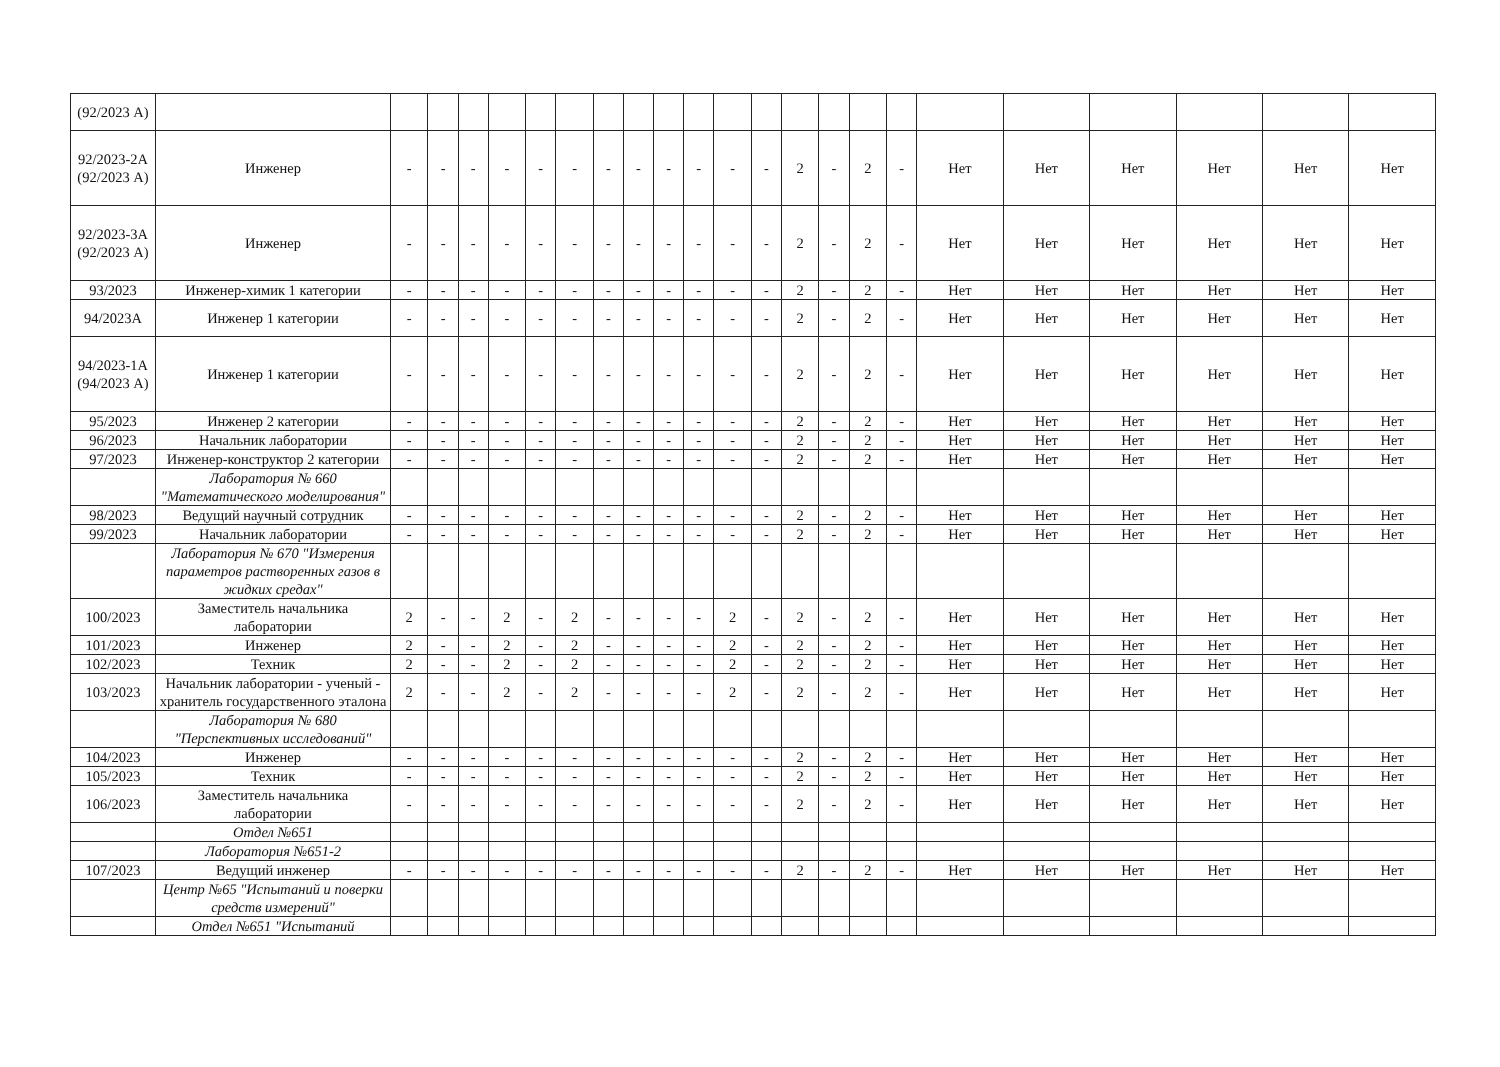| (92/2023 А) | | | | | | | | | | | | | | | | | | | | | | | |
| 92/2023-2А (92/2023 А) | Инженер | - | - | - | - | - | - | - | - | - | - | - | - | 2 | - | 2 | - | Нет | Нет | Нет | Нет | Нет | Нет |
| 92/2023-3А (92/2023 А) | Инженер | - | - | - | - | - | - | - | - | - | - | - | - | 2 | - | 2 | - | Нет | Нет | Нет | Нет | Нет | Нет |
| 93/2023 | Инженер-химик 1 категории | - | - | - | - | - | - | - | - | - | - | - | - | 2 | - | 2 | - | Нет | Нет | Нет | Нет | Нет | Нет |
| 94/2023А | Инженер 1 категории | - | - | - | - | - | - | - | - | - | - | - | - | 2 | - | 2 | - | Нет | Нет | Нет | Нет | Нет | Нет |
| 94/2023-1А (94/2023 А) | Инженер 1 категории | - | - | - | - | - | - | - | - | - | - | - | - | 2 | - | 2 | - | Нет | Нет | Нет | Нет | Нет | Нет |
| 95/2023 | Инженер 2 категории | - | - | - | - | - | - | - | - | - | - | - | - | 2 | - | 2 | - | Нет | Нет | Нет | Нет | Нет | Нет |
| 96/2023 | Начальник лаборатории | - | - | - | - | - | - | - | - | - | - | - | - | 2 | - | 2 | - | Нет | Нет | Нет | Нет | Нет | Нет |
| 97/2023 | Инженер-конструктор 2 категории | - | - | - | - | - | - | - | - | - | - | - | - | 2 | - | 2 | - | Нет | Нет | Нет | Нет | Нет | Нет |
| | Лаборатория № 660 "Математического моделирования" | | | | | | | | | | | | | | | | | | | | | | |
| 98/2023 | Ведущий научный сотрудник | - | - | - | - | - | - | - | - | - | - | - | - | 2 | - | 2 | - | Нет | Нет | Нет | Нет | Нет | Нет |
| 99/2023 | Начальник лаборатории | - | - | - | - | - | - | - | - | - | - | - | - | 2 | - | 2 | - | Нет | Нет | Нет | Нет | Нет | Нет |
| | Лаборатория № 670 "Измерения параметров растворенных газов в жидких средах" | | | | | | | | | | | | | | | | | | | | | | |
| 100/2023 | Заместитель начальника лаборатории | 2 | - | - | 2 | - | 2 | - | - | - | - | 2 | - | 2 | - | 2 | - | Нет | Нет | Нет | Нет | Нет | Нет |
| 101/2023 | Инженер | 2 | - | - | 2 | - | 2 | - | - | - | - | 2 | - | 2 | - | 2 | - | Нет | Нет | Нет | Нет | Нет | Нет |
| 102/2023 | Техник | 2 | - | - | 2 | - | 2 | - | - | - | - | 2 | - | 2 | - | 2 | - | Нет | Нет | Нет | Нет | Нет | Нет |
| 103/2023 | Начальник лаборатории - ученый - хранитель государственного эталона | 2 | - | - | 2 | - | 2 | - | - | - | - | 2 | - | 2 | - | 2 | - | Нет | Нет | Нет | Нет | Нет | Нет |
| | Лаборатория № 680 "Перспективных исследований" | | | | | | | | | | | | | | | | | | | | | | |
| 104/2023 | Инженер | - | - | - | - | - | - | - | - | - | - | - | - | 2 | - | 2 | - | Нет | Нет | Нет | Нет | Нет | Нет |
| 105/2023 | Техник | - | - | - | - | - | - | - | - | - | - | - | - | 2 | - | 2 | - | Нет | Нет | Нет | Нет | Нет | Нет |
| 106/2023 | Заместитель начальника лаборатории | - | - | - | - | - | - | - | - | - | - | - | - | 2 | - | 2 | - | Нет | Нет | Нет | Нет | Нет | Нет |
| | Отдел №651 | | | | | | | | | | | | | | | | | | | | | | |
| | Лаборатория №651-2 | | | | | | | | | | | | | | | | | | | | | | |
| 107/2023 | Ведущий инженер | - | - | - | - | - | - | - | - | - | - | - | - | 2 | - | 2 | - | Нет | Нет | Нет | Нет | Нет | Нет |
| | Центр №65 "Испытаний и поверки средств измерений" | | | | | | | | | | | | | | | | | | | | | | |
| | Отдел №651 "Испытаний | | | | | | | | | | | | | | | | | | | | | | |